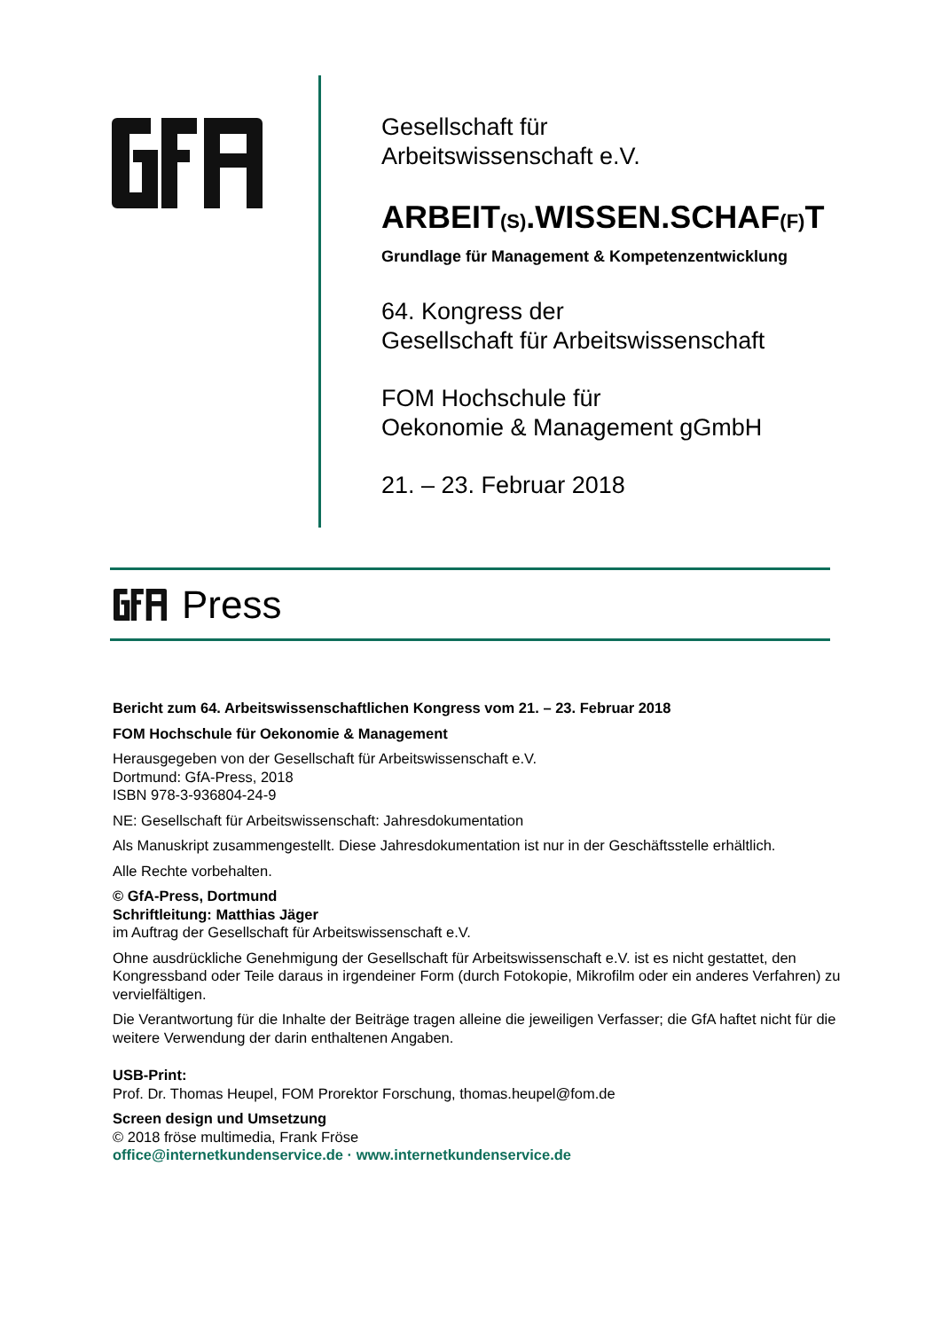Gesellschaft für
Arbeitswissenschaft e.V.
ARBEIT(S).WISSEN.SCHAF(F) T
Grundlage für Management & Kompetenzentwicklung
64. Kongress der
Gesellschaft für Arbeitswissenschaft
FOM Hochschule für
Oekonomie & Management gGmbH
21. – 23. Februar 2018
Press
Bericht zum 64. Arbeitswissenschaftlichen Kongress vom 21. – 23. Februar 2018
FOM Hochschule für Oekonomie & Management
Herausgegeben von der Gesellschaft für Arbeitswissenschaft e.V.
Dortmund: GfA-Press, 2018
ISBN 978-3-936804-24-9
NE: Gesellschaft für Arbeitswissenschaft: Jahresdokumentation
Als Manuskript zusammengestellt. Diese Jahresdokumentation ist nur in der Geschäftsstelle erhältlich.
Alle Rechte vorbehalten.
© GfA-Press, Dortmund
Schriftleitung: Matthias Jäger
im Auftrag der Gesellschaft für Arbeitswissenschaft e.V.
Ohne ausdrückliche Genehmigung der Gesellschaft für Arbeitswissenschaft e.V. ist es nicht gestattet, den Kongressband oder Teile daraus in irgendeiner Form (durch Fotokopie, Mikrofilm oder ein anderes Verfahren) zu vervielfältigen.
Die Verantwortung für die Inhalte der Beiträge tragen alleine die jeweiligen Verfasser; die GfA haftet nicht für die weitere Verwendung der darin enthaltenen Angaben.
USB-Print:
Prof. Dr. Thomas Heupel, FOM Prorektor Forschung, thomas.heupel@fom.de
Screen design und Umsetzung
© 2018 fröse multimedia, Frank Fröse
office@internetkundenservice.de · www.internetkundenservice.de